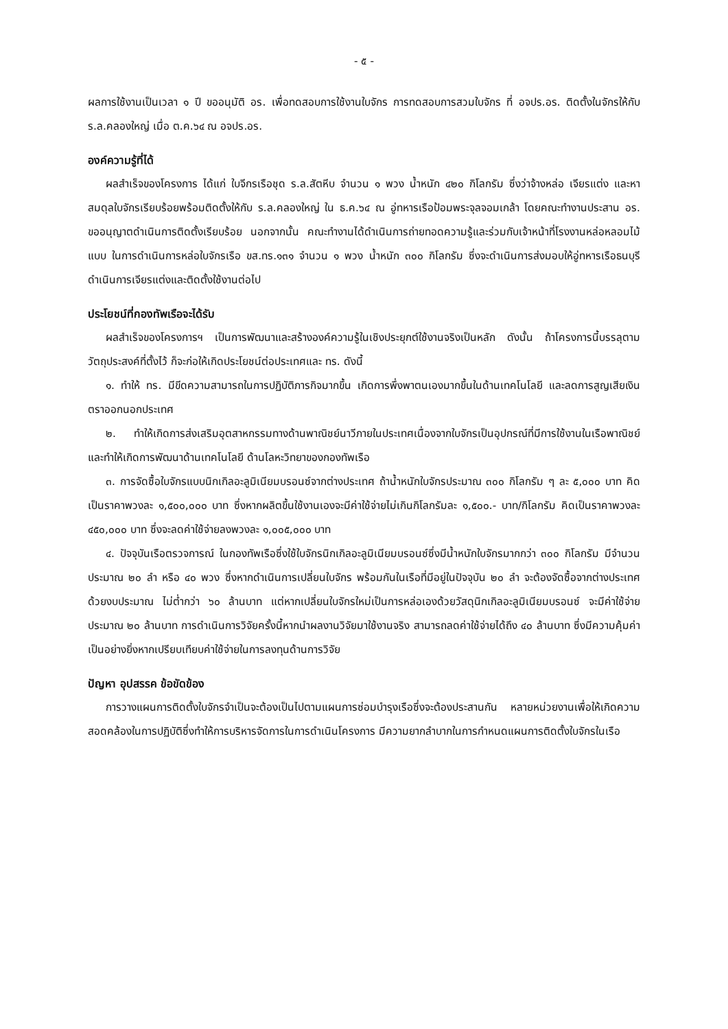- ๕ -
ผลการใช้งานเป็นเวลา ๑ ปี ขออนุมัติ อร. เพื่อทดสอบการใช้งานใบจักร การทดสอบการสวมใบจักร ที่ อจปร.อร. ติดตั้งในจักรให้กับ ร.ล.คลองใหญ่ เมื่อ ต.ค.๖๔ ณ อจปร.อร.
องค์ความรู้ที่ได้
ผลสำเร็จของโครงการ ได้แก่ ใบจีกรเรือชุด ร.ล.สัตหีบ จำนวน ๑ พวง น้ำหนัก ๔๒๐ กิโลกรัม ซึ่งว่าจ้างหล่อ เจียรแต่ง และหาสมดุลใบจักรเรียบร้อยพร้อมติดตั้งให้กับ ร.ล.คลองใหญ่ ใน ธ.ค.๖๔ ณ อู่ทหารเรือป้อมพระจุลจอมเกล้า โดยคณะทำงานประสาน อร. ขออนุญาตดำเนินการติดตั้งเรียบร้อย นอกจากนั้น คณะทำงานได้ดำเนินการถ่ายทอดความรู้และร่วมกับเจ้าหน้าที่โรงงานหล่อหลอมไม้แบบ ในการดำเนินการหล่อใบจักรเรือ ขส.ทร.๑๓๑ จำนวน ๑ พวง น้ำหนัก ๓๐๐ กิโลกรัม ซึ่งจะดำเนินการส่งมอบให้อู่ทหารเรือธนบุรีดำเนินการเจียรแต่งและติดตั้งใช้งานต่อไป
ประโยชน์ที่กองทัพเรือจะได้รับ
ผลสำเร็จของโครงการฯ เป็นการพัฒนาและสร้างองค์ความรู้ในเชิงประยุกต์ใช้งานจริงเป็นหลัก ดังนั้น ถ้าโครงการนี้บรรลุตามวัตถุประสงค์ที่ตั้งไว้ ก็จะก่อให้เกิดประโยชน์ต่อประเทศและ ทร. ดังนี้
๑. ทำให้ ทร. มีขีดความสามารถในการปฏิบัติภารกิจมากขึ้น เกิดการพึ่งพาตนเองมากขึ้นในด้านเทคโนโลยี และลดการสูญเสียเงินตราออกนอกประเทศ
๒. ทำให้เกิดการส่งเสริมอุตสาหกรรมทางด้านพาณิชย์นาวีภายในประเทศเนื่องจากใบจักรเป็นอุปกรณ์ที่มีการใช้งานในเรือพาณิชย์ และทำให้เกิดการพัฒนาด้านเทคโนโลยี ด้านโลหะวิทยาของกองทัพเรือ
๓. การจัดซื้อใบจักรแบบนิกเกิลอะลูมิเนียมบรอนซ์จากต่างประเทศ ถ้าน้ำหนักใบจักรประมาณ ๓๐๐ กิโลกรัม ๆ ละ ๕,๐๐๐ บาท คิดเป็นราคาพวงละ ๑,๕๐๐,๐๐๐ บาท ซึ่งหากผลิตขึ้นใช้งานเองจะมีค่าใช้จ่ายไม่เกินกิโลกรัมละ ๑,๕๐๐.- บาท/กิโลกรัม คิดเป็นราคาพวงละ ๔๕๐,๐๐๐ บาท ซึ่งจะลดค่าใช้จ่ายลงพวงละ ๑,๐๐๕,๐๐๐ บาท
๔. ปัจจุบันเรือตรวจการณ์ ในกองทัพเรือซึ่งใช้ใบจักรนิกเกิลอะลูมิเนียมบรอนซ์ซึ่งมีน้ำหนักใบจักรมากกว่า ๓๐๐ กิโลกรัม มีจำนวนประมาณ ๒๐ ลำ หรือ ๔๐ พวง ซึ่งหากดำเนินการเปลี่ยนใบจักร พร้อมกันในเรือที่มีอยู่ในปัจจุบัน ๒๐ ลำ จะต้องจัดซื้อจากต่างประเทศด้วยงบประมาณ ไม่ต่ำกว่า ๖๐ ล้านบาท แต่หากเปลี่ยนใบจักรใหม่เป็นการหล่อเองด้วยวัสดุนิกเกิลอะลูมิเนียมบรอนซ์ จะมีค่าใช้จ่ายประมาณ ๒๐ ล้านบาท การดำเนินการวิจัยครั้งนี้หากนำผลงานวิจัยมาใช้งานจริง สามารถลดค่าใช้จ่ายได้ถึง ๔๐ ล้านบาท ซึ่งมีความคุ้มค่าเป็นอย่างยิ่งหากเปรียบเทียบค่าใช้จ่ายในการลงทุนด้านการวิจัย
ปัญหา อุปสรรค ข้อขัดข้อง
การวางแผนการติดตั้งใบจักรจำเป็นจะต้องเป็นไปตามแผนการซ่อมบำรุงเรือซึ่งจะต้องประสานกัน หลายหน่วยงานเพื่อให้เกิดความสอดคล้องในการปฏิบัติซึ่งทำให้การบริหารจัดการในการดำเนินโครงการ มีความยากลำบากในการกำหนดแผนการติดตั้งใบจักรในเรือ